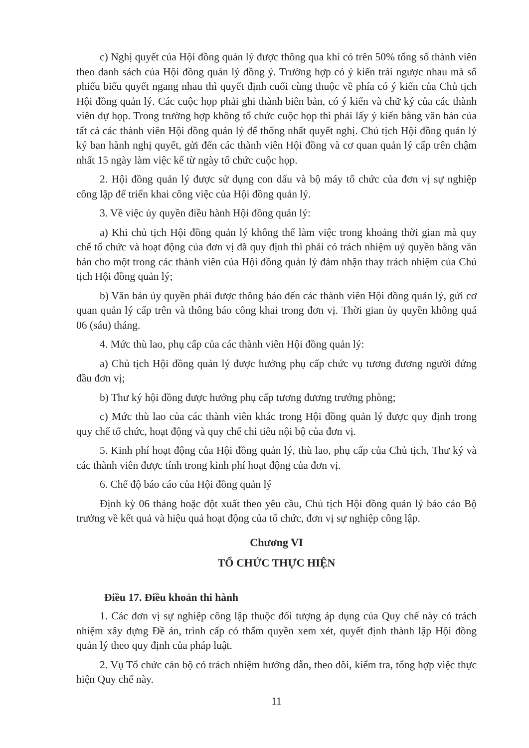c) Nghị quyết của Hội đồng quản lý được thông qua khi có trên 50% tổng số thành viên theo danh sách của Hội đồng quản lý đồng ý. Trường hợp có ý kiến trái ngược nhau mà số phiếu biểu quyết ngang nhau thì quyết định cuối cùng thuộc về phía có ý kiến của Chủ tịch Hội đồng quản lý. Các cuộc họp phải ghi thành biên bản, có ý kiến và chữ ký của các thành viên dự họp. Trong trường hợp không tổ chức cuộc họp thì phải lấy ý kiến bằng văn bản của tất cả các thành viên Hội đồng quản lý để thống nhất quyết nghị. Chủ tịch Hội đồng quản lý ký ban hành nghị quyết, gửi đến các thành viên Hội đồng và cơ quan quản lý cấp trên chậm nhất 15 ngày làm việc kể từ ngày tổ chức cuộc họp.
2. Hội đồng quản lý được sử dụng con dấu và bộ máy tổ chức của đơn vị sự nghiệp công lập để triển khai công việc của Hội đồng quản lý.
3. Về việc ủy quyền điều hành Hội đồng quản lý:
a) Khi chủ tịch Hội đồng quản lý không thể làm việc trong khoảng thời gian mà quy chế tổ chức và hoạt động của đơn vị đã quy định thì phải có trách nhiệm uỷ quyền bằng văn bản cho một trong các thành viên của Hội đồng quản lý đảm nhận thay trách nhiệm của Chủ tịch Hội đồng quản lý;
b) Văn bản ủy quyền phải được thông báo đến các thành viên Hội đồng quản lý, gửi cơ quan quản lý cấp trên và thông báo công khai trong đơn vị. Thời gian ủy quyền không quá 06 (sáu) tháng.
4. Mức thù lao, phụ cấp của các thành viên Hội đồng quản lý:
a) Chủ tịch Hội đồng quản lý được hưởng phụ cấp chức vụ tương đương người đứng đầu đơn vị;
b) Thư ký hội đồng được hưởng phụ cấp tương đương trưởng phòng;
c) Mức thù lao của các thành viên khác trong Hội đồng quản lý được quy định trong quy chế tổ chức, hoạt động và quy chế chi tiêu nội bộ của đơn vị.
5. Kinh phí hoạt động của Hội đồng quản lý, thù lao, phụ cấp của Chủ tịch, Thư ký và các thành viên được tính trong kinh phí hoạt động của đơn vị.
6. Chế độ báo cáo của Hội đồng quản lý
Định kỳ 06 tháng hoặc đột xuất theo yêu cầu, Chủ tịch Hội đồng quản lý báo cáo Bộ trưởng về kết quả và hiệu quả hoạt động của tổ chức, đơn vị sự nghiệp công lập.
Chương VI
TỔ CHỨC THỰC HIỆN
Điều 17. Điều khoản thi hành
1. Các đơn vị sự nghiệp công lập thuộc đối tượng áp dụng của Quy chế này có trách nhiệm xây dựng Đề án, trình cấp có thẩm quyền xem xét, quyết định thành lập Hội đồng quản lý theo quy định của pháp luật.
2. Vụ Tổ chức cán bộ có trách nhiệm hướng dẫn, theo dõi, kiểm tra, tổng hợp việc thực hiện Quy chế này.
11